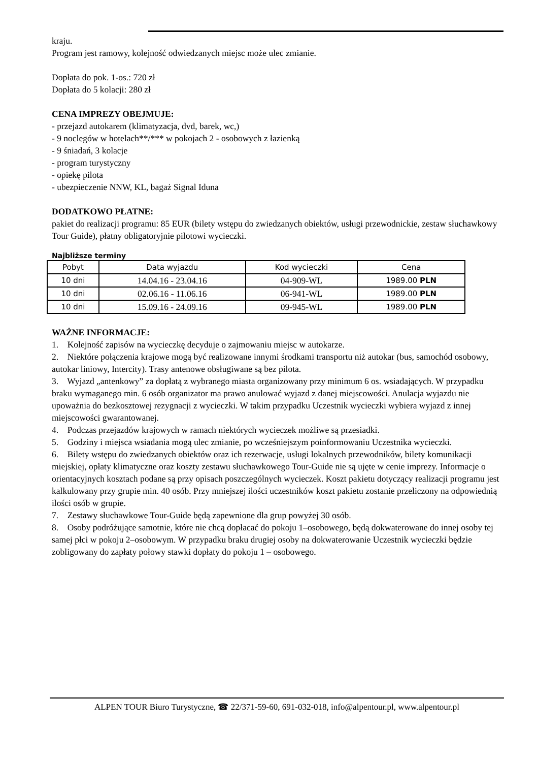kraju.
Program jest ramowy, kolejność odwiedzanych miejsc może ulec zmianie.
Dopłata do pok. 1-os.: 720 zł
Dopłata do 5 kolacji: 280 zł
CENA IMPREZY OBEJMUJE:
- przejazd autokarem (klimatyzacja, dvd, barek, wc,)
- 9 noclegów w hotelach**/*** w pokojach 2 - osobowych z łazienką
- 9 śniadań, 3 kolacje
- program turystyczny
- opiekę pilota
- ubezpieczenie NNW, KL, bagaż Signal Iduna
DODATKOWO PŁATNE:
pakiet do realizacji programu: 85 EUR (bilety wstępu do zwiedzanych obiektów, usługi przewodnickie, zestaw słuchawkowy Tour Guide), płatny obligatoryjnie pilotowi wycieczki.
Najbliższe terminy
| Pobyt | Data wyjazdu | Kod wycieczki | Cena |
| 10 dni | 14.04.16 - 23.04.16 | 04-909-WL | 1989.00 PLN |
| 10 dni | 02.06.16 - 11.06.16 | 06-941-WL | 1989.00 PLN |
| 10 dni | 15.09.16 - 24.09.16 | 09-945-WL | 1989.00 PLN |
WAŻNE INFORMACJE:
1. Kolejność zapisów na wycieczkę decyduje o zajmowaniu miejsc w autokarze.
2. Niektóre połączenia krajowe mogą być realizowane innymi środkami transportu niż autokar (bus, samochód osobowy, autokar liniowy, Intercity). Trasy antenowe obsługiwane są bez pilota.
3. Wyjazd „antenkowy” za dopłatą z wybranego miasta organizowany przy minimum 6 os. wsiadających. W przypadku braku wymaganego min. 6 osób organizator ma prawo anulować wyjazd z danej miejscowości. Anulacja wyjazdu nie upoważnia do bezkosztowej rezygnacji z wycieczki. W takim przypadku Uczestnik wycieczki wybiera wyjazd z innej miejscowości gwarantowanej.
4. Podczas przejazdów krajowych w ramach niektórych wycieczek możliwe są przesiadki.
5. Godziny i miejsca wsiadania mogą ulec zmianie, po wcześniejszym poinformowaniu Uczestnika wycieczki.
6. Bilety wstępu do zwiedzanych obiektów oraz ich rezerwacje, usługi lokalnych przewodników, bilety komunikacji miejskiej, opłaty klimatyczne oraz koszty zestawu słuchawkowego Tour-Guide nie są ujęte w cenie imprezy. Informacje o orientacyjnych kosztach podane są przy opisach poszczególnych wycieczek. Koszt pakietu dotyczący realizacji programu jest kalkulowany przy grupie min. 40 osób. Przy mniejszej ilości uczestników koszt pakietu zostanie przeliczony na odpowiednią ilości osób w grupie.
7. Zestawy słuchawkowe Tour-Guide będą zapewnione dla grup powyżej 30 osób.
8. Osoby podróżujące samotnie, które nie chcą dopłacać do pokoju 1–osobowego, będą dokwaterowane do innej osoby tej samej płci w pokoju 2–osobowym. W przypadku braku drugiej osoby na dokwaterowanie Uczestnik wycieczki będzie zobligowany do zapłaty połowy stawki dopłaty do pokoju 1 – osobowego.
ALPEN TOUR Biuro Turystyczne, ☎ 22/371-59-60, 691-032-018, info@alpentour.pl, www.alpentour.pl